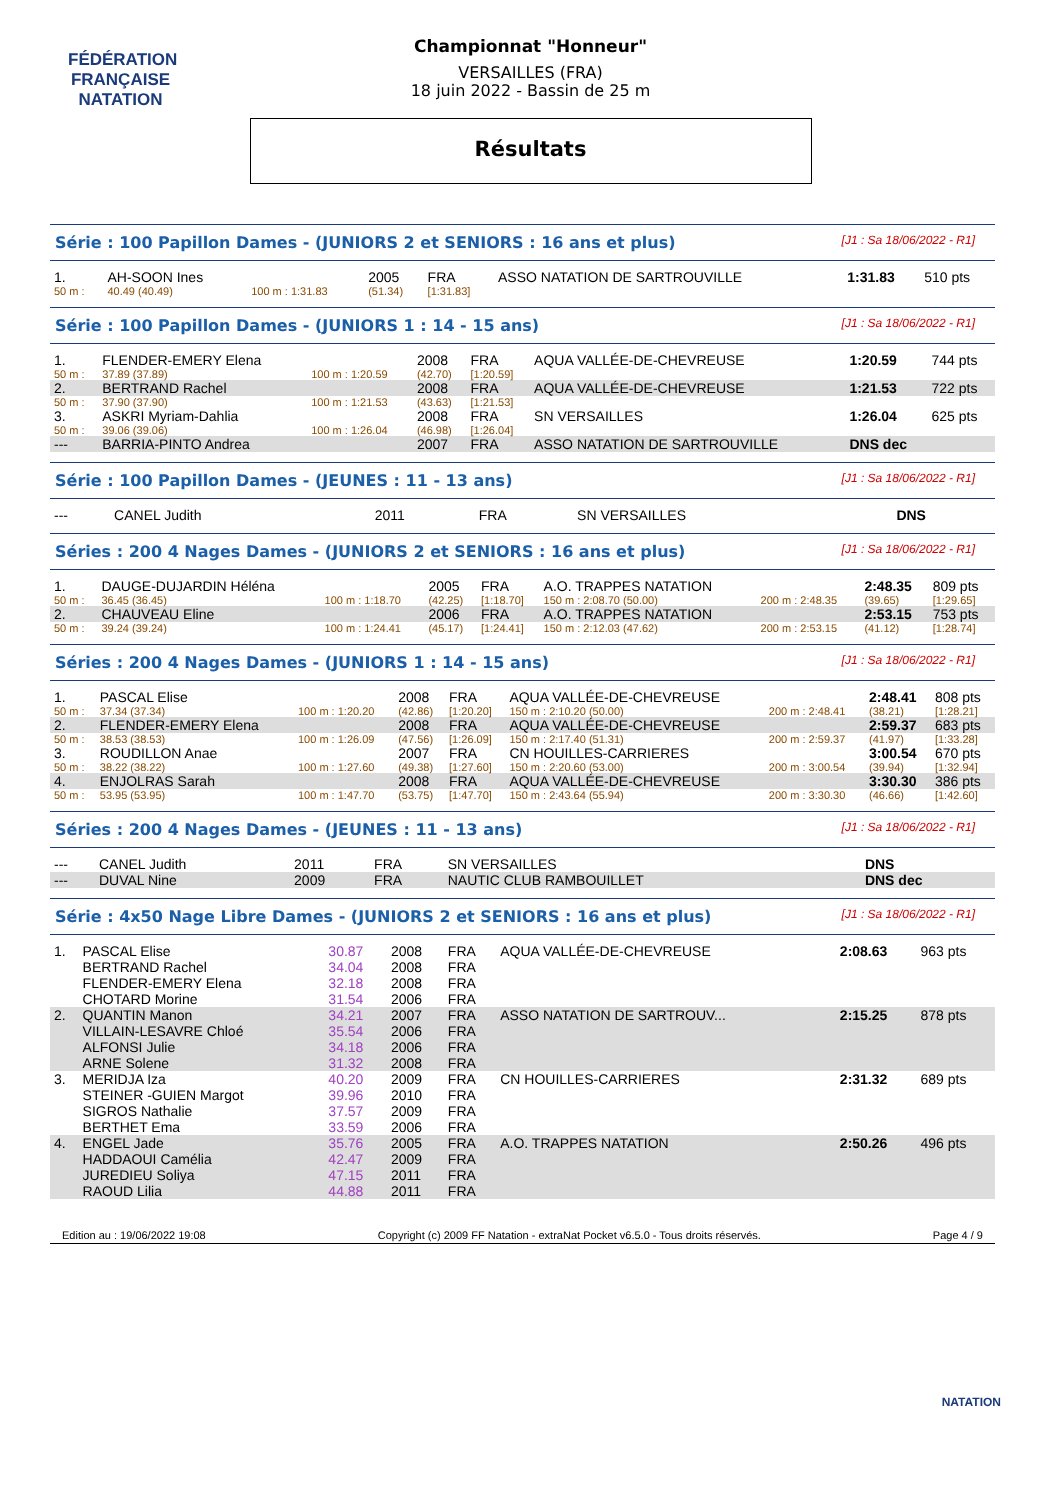FÉDÉRATION FRANÇAISE
NATATION
Championnat "Honneur"
VERSAILLES (FRA)
18 juin 2022 - Bassin de 25 m
Résultats
Série : 100 Papillon Dames - (JUNIORS 2 et SENIORS : 16 ans et plus) [J1 : Sa 18/06/2022 - R1]
| 1. | AH-SOON Ines | | 2005 | FRA | ASSO NATATION DE SARTROUVILLE | 1:31.83 | 510 pts |
| 50 m : | 40.49 (40.49) | 100 m : 1:31.83 | (51.34) | [1:31.83] | | | |
Série : 100 Papillon Dames - (JUNIORS 1 : 14 - 15 ans) [J1 : Sa 18/06/2022 - R1]
| 1. | FLENDER-EMERY Elena | | 2008 | FRA | AQUA VALLÉE-DE-CHEVREUSE | 1:20.59 | 744 pts |
| 50 m : | 37.89 (37.89) | 100 m : 1:20.59 | (42.70) | [1:20.59] | | | |
| 2. | BERTRAND Rachel | | 2008 | FRA | AQUA VALLÉE-DE-CHEVREUSE | 1:21.53 | 722 pts |
| 50 m : | 37.90 (37.90) | 100 m : 1:21.53 | (43.63) | [1:21.53] | | | |
| 3. | ASKRI Myriam-Dahlia | | 2008 | FRA | SN VERSAILLES | 1:26.04 | 625 pts |
| 50 m : | 39.06 (39.06) | 100 m : 1:26.04 | (46.98) | [1:26.04] | | | |
| --- | BARRIA-PINTO Andrea | | 2007 | FRA | ASSO NATATION DE SARTROUVILLE | DNS dec | |
Série : 100 Papillon Dames - (JEUNES : 11 - 13 ans) [J1 : Sa 18/06/2022 - R1]
| --- | CANEL Judith | 2011 | FRA | SN VERSAILLES | DNS |
Séries : 200 4 Nages Dames - (JUNIORS 2 et SENIORS : 16 ans et plus) [J1 : Sa 18/06/2022 - R1]
| 1. | DAUGE-DUJARDIN Héléna | | 2005 | FRA | A.O. TRAPPES NATATION | | 2:48.35 | 809 pts |
| 50 m : | 36.45 (36.45) | 100 m : 1:18.70 | (42.25) | [1:18.70] | 150 m : 2:08.70 (50.00) | 200 m : 2:48.35 | (39.65) | [1:29.65] |
| 2. | CHAUVEAU Eline | | 2006 | FRA | A.O. TRAPPES NATATION | | 2:53.15 | 753 pts |
| 50 m : | 39.24 (39.24) | 100 m : 1:24.41 | (45.17) | [1:24.41] | 150 m : 2:12.03 (47.62) | 200 m : 2:53.15 | (41.12) | [1:28.74] |
Séries : 200 4 Nages Dames - (JUNIORS 1 : 14 - 15 ans) [J1 : Sa 18/06/2022 - R1]
| 1. | PASCAL Elise | | 2008 | FRA | AQUA VALLÉE-DE-CHEVREUSE | | 2:48.41 | 808 pts |
| 50 m : | 37.34 (37.34) | 100 m : 1:20.20 | (42.86) | [1:20.20] | 150 m : 2:10.20 (50.00) | 200 m : 2:48.41 | (38.21) | [1:28.21] |
| 2. | FLENDER-EMERY Elena | | 2008 | FRA | AQUA VALLÉE-DE-CHEVREUSE | | 2:59.37 | 683 pts |
| 50 m : | 38.53 (38.53) | 100 m : 1:26.09 | (47.56) | [1:26.09] | 150 m : 2:17.40 (51.31) | 200 m : 2:59.37 | (41.97) | [1:33.28] |
| 3. | ROUDILLON Anae | | 2007 | FRA | CN HOUILLES-CARRIERES | | 3:00.54 | 670 pts |
| 50 m : | 38.22 (38.22) | 100 m : 1:27.60 | (49.38) | [1:27.60] | 150 m : 2:20.60 (53.00) | 200 m : 3:00.54 | (39.94) | [1:32.94] |
| 4. | ENJOLRAS Sarah | | 2008 | FRA | AQUA VALLÉE-DE-CHEVREUSE | | 3:30.30 | 386 pts |
| 50 m : | 53.95 (53.95) | 100 m : 1:47.70 | (53.75) | [1:47.70] | 150 m : 2:43.64 (55.94) | 200 m : 3:30.30 | (46.66) | [1:42.60] |
Séries : 200 4 Nages Dames - (JEUNES : 11 - 13 ans) [J1 : Sa 18/06/2022 - R1]
| --- | CANEL Judith | 2011 | FRA | SN VERSAILLES | DNS |
| --- | DUVAL Nine | 2009 | FRA | NAUTIC CLUB RAMBOUILLET | DNS dec |
Série : 4x50 Nage Libre Dames - (JUNIORS 2 et SENIORS : 16 ans et plus) [J1 : Sa 18/06/2022 - R1]
| 1. | PASCAL Elise | 30.87 | 2008 | FRA | AQUA VALLÉE-DE-CHEVREUSE | 2:08.63 | 963 pts |
| | BERTRAND Rachel | 34.04 | 2008 | FRA | | | |
| | FLENDER-EMERY Elena | 32.18 | 2008 | FRA | | | |
| | CHOTARD Morine | 31.54 | 2006 | FRA | | | |
| 2. | QUANTIN Manon | 34.21 | 2007 | FRA | ASSO NATATION DE SARTROUV... | 2:15.25 | 878 pts |
| | VILLAIN-LESAVRE Chloé | 35.54 | 2006 | FRA | | | |
| | ALFONSI Julie | 34.18 | 2006 | FRA | | | |
| | ARNE Solene | 31.32 | 2008 | FRA | | | |
| 3. | MERIDJA Iza | 40.20 | 2009 | FRA | CN HOUILLES-CARRIERES | 2:31.32 | 689 pts |
| | STEINER -GUIEN Margot | 39.96 | 2010 | FRA | | | |
| | SIGROS Nathalie | 37.57 | 2009 | FRA | | | |
| | BERTHET Ema | 33.59 | 2006 | FRA | | | |
| 4. | ENGEL Jade | 35.76 | 2005 | FRA | A.O. TRAPPES NATATION | 2:50.26 | 496 pts |
| | HADDAOUI Camélia | 42.47 | 2009 | FRA | | | |
| | JUREDIEU Soliya | 47.15 | 2011 | FRA | | | |
| | RAOUD Lilia | 44.88 | 2011 | FRA | | | |
Edition au : 19/06/2022 19:08 Copyright (c) 2009 FF Natation - extraNat Pocket v6.5.0 - Tous droits réservés. Page 4 / 9
NATATION